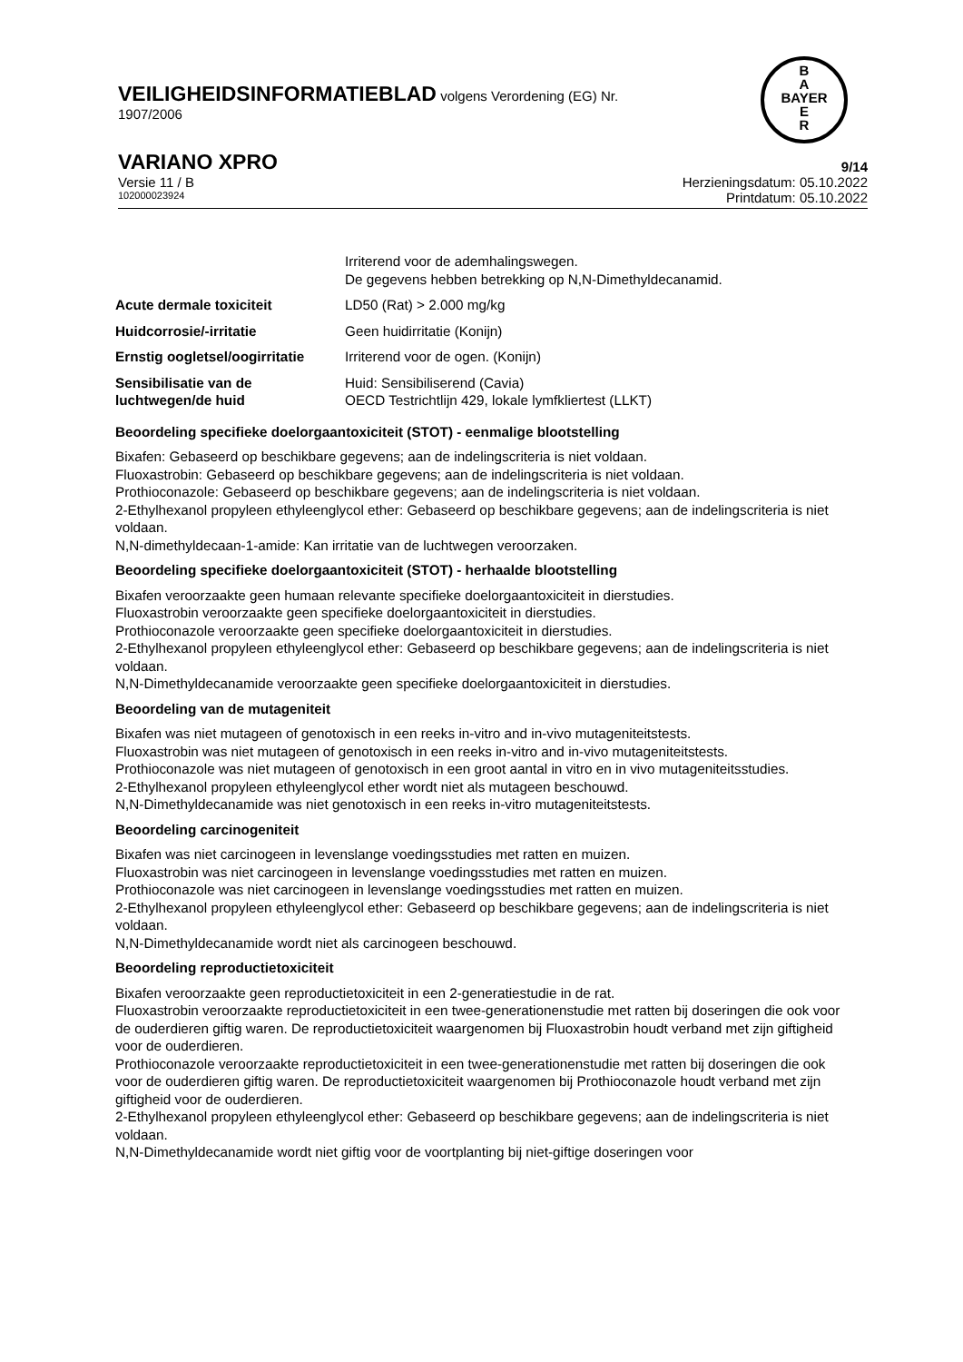VEILIGHEIDSINFORMATIEBLAD volgens Verordening (EG) Nr.
1907/2006
B
A
BAYER
E
R
VARIANO XPRO 9/14
Versie 11 / B Herzieningsdatum: 05.10.2022
102000023924 Printdatum: 05.10.2022
| | Irriterend voor de ademhalingswegen. De gegevens hebben betrekking op N,N-Dimethyldecanamid. |
| Acute dermale toxiciteit | LD50 (Rat) > 2.000 mg/kg |
| Huidcorrosie/-irritatie | Geen huidirritatie (Konijn) |
| Ernstig oogletsel/oogirritatie | Irriterend voor de ogen. (Konijn) |
| Sensibilisatie van de luchtwegen/de huid | Huid: Sensibiliserend (Cavia) OECD Testrichtlijn 429, lokale lymfkliertest (LLKT) |
Beoordeling specifieke doelorgaantoxiciteit (STOT) - eenmalige blootstelling
Bixafen: Gebaseerd op beschikbare gegevens; aan de indelingscriteria is niet voldaan.
Fluoxastrobin: Gebaseerd op beschikbare gegevens; aan de indelingscriteria is niet voldaan.
Prothioconazole: Gebaseerd op beschikbare gegevens; aan de indelingscriteria is niet voldaan.
2-Ethylhexanol propyleen ethyleenglycol ether: Gebaseerd op beschikbare gegevens; aan de indelingscriteria is niet voldaan.
N,N-dimethyldecaan-1-amide: Kan irritatie van de luchtwegen veroorzaken.
Beoordeling specifieke doelorgaantoxiciteit (STOT) - herhaalde blootstelling
Bixafen veroorzaakte geen humaan relevante specifieke doelorgaantoxiciteit in dierstudies.
Fluoxastrobin veroorzaakte geen specifieke doelorgaantoxiciteit in dierstudies.
Prothioconazole veroorzaakte geen specifieke doelorgaantoxiciteit in dierstudies.
2-Ethylhexanol propyleen ethyleenglycol ether: Gebaseerd op beschikbare gegevens; aan de indelingscriteria is niet voldaan.
N,N-Dimethyldecanamide veroorzaakte geen specifieke doelorgaantoxiciteit in dierstudies.
Beoordeling van de mutageniteit
Bixafen was niet mutageen of genotoxisch in een reeks in-vitro and in-vivo mutageniteitstests.
Fluoxastrobin was niet mutageen of genotoxisch in een reeks in-vitro and in-vivo mutageniteitstests.
Prothioconazole was niet mutageen of genotoxisch in een groot aantal in vitro en in vivo mutageniteitsstudies.
2-Ethylhexanol propyleen ethyleenglycol ether wordt niet als mutageen beschouwd.
N,N-Dimethyldecanamide was niet genotoxisch in een reeks in-vitro mutageniteitstests.
Beoordeling carcinogeniteit
Bixafen was niet carcinogeen in levenslange voedingsstudies met ratten en muizen.
Fluoxastrobin was niet carcinogeen in levenslange voedingsstudies met ratten en muizen.
Prothioconazole was niet carcinogeen in levenslange voedingsstudies met ratten en muizen.
2-Ethylhexanol propyleen ethyleenglycol ether: Gebaseerd op beschikbare gegevens; aan de indelingscriteria is niet voldaan.
N,N-Dimethyldecanamide wordt niet als carcinogeen beschouwd.
Beoordeling reproductietoxiciteit
Bixafen veroorzaakte geen reproductietoxiciteit in een 2-generatiestudie in de rat.
Fluoxastrobin veroorzaakte reproductietoxiciteit in een twee-generationenstudie met ratten bij doseringen die ook voor de ouderdieren giftig waren. De reproductietoxiciteit waargenomen bij Fluoxastrobin houdt verband met zijn giftigheid voor de ouderdieren.
Prothioconazole veroorzaakte reproductietoxiciteit in een twee-generationenstudie met ratten bij doseringen die ook voor de ouderdieren giftig waren. De reproductietoxiciteit waargenomen bij Prothioconazole houdt verband met zijn giftigheid voor de ouderdieren.
2-Ethylhexanol propyleen ethyleenglycol ether: Gebaseerd op beschikbare gegevens; aan de indelingscriteria is niet voldaan.
N,N-Dimethyldecanamide wordt niet giftig voor de voortplanting bij niet-giftige doseringen voor